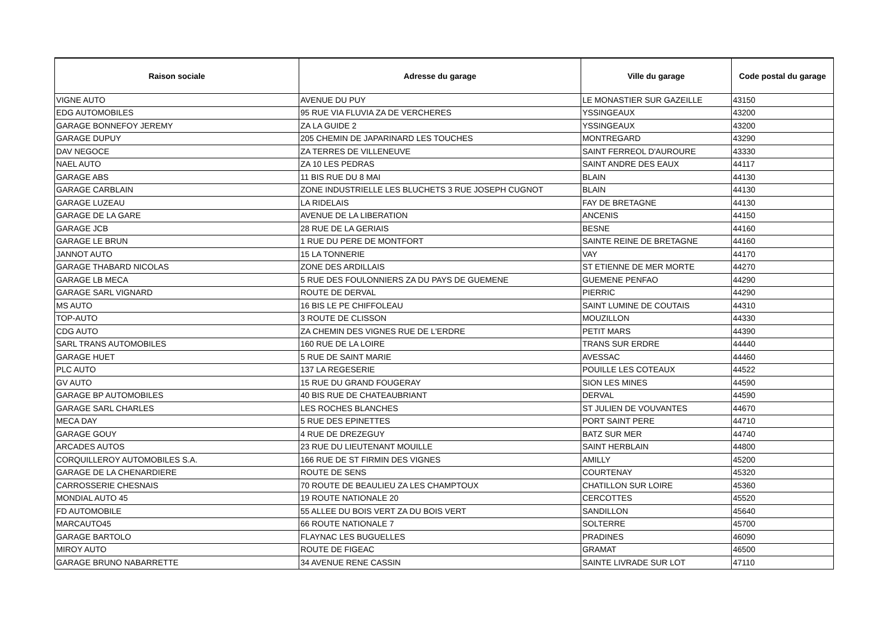| Raison sociale | Adresse du garage | Ville du garage | Code postal du garage |
| --- | --- | --- | --- |
| VIGNE AUTO | AVENUE DU PUY | LE MONASTIER SUR GAZEILLE | 43150 |
| EDG AUTOMOBILES | 95 RUE VIA FLUVIA ZA DE VERCHERES | YSSINGEAUX | 43200 |
| GARAGE BONNEFOY JEREMY | ZA LA GUIDE 2 | YSSINGEAUX | 43200 |
| GARAGE DUPUY | 205 CHEMIN DE JAPARINARD LES TOUCHES | MONTREGARD | 43290 |
| DAV NEGOCE | ZA TERRES DE VILLENEUVE | SAINT FERREOL D'AUROURE | 43330 |
| NAEL AUTO | ZA 10 LES PEDRAS | SAINT ANDRE DES EAUX | 44117 |
| GARAGE ABS | 11 BIS RUE DU 8 MAI | BLAIN | 44130 |
| GARAGE CARBLAIN | ZONE INDUSTRIELLE LES BLUCHETS 3 RUE JOSEPH CUGNOT | BLAIN | 44130 |
| GARAGE LUZEAU | LA RIDELAIS | FAY DE BRETAGNE | 44130 |
| GARAGE DE LA GARE | AVENUE DE LA LIBERATION | ANCENIS | 44150 |
| GARAGE JCB | 28 RUE DE LA GERIAIS | BESNE | 44160 |
| GARAGE LE BRUN | 1 RUE DU PERE DE MONTFORT | SAINTE REINE DE BRETAGNE | 44160 |
| JANNOT AUTO | 15 LA TONNERIE | VAY | 44170 |
| GARAGE THABARD NICOLAS | ZONE DES ARDILLAIS | ST ETIENNE DE MER MORTE | 44270 |
| GARAGE LB MECA | 5 RUE DES FOULONNIERS ZA DU PAYS DE GUEMENE | GUEMENE PENFAO | 44290 |
| GARAGE SARL VIGNARD | ROUTE DE DERVAL | PIERRIC | 44290 |
| MS AUTO | 16 BIS LE PE CHIFFOLEAU | SAINT LUMINE DE COUTAIS | 44310 |
| TOP-AUTO | 3 ROUTE DE CLISSON | MOUZILLON | 44330 |
| CDG AUTO | ZA CHEMIN DES VIGNES RUE DE L'ERDRE | PETIT MARS | 44390 |
| SARL TRANS AUTOMOBILES | 160 RUE DE LA LOIRE | TRANS SUR ERDRE | 44440 |
| GARAGE HUET | 5 RUE DE SAINT MARIE | AVESSAC | 44460 |
| PLC AUTO | 137 LA REGESERIE | POUILLE LES COTEAUX | 44522 |
| GV AUTO | 15 RUE DU GRAND FOUGERAY | SION LES MINES | 44590 |
| GARAGE BP AUTOMOBILES | 40 BIS RUE DE CHATEAUBRIANT | DERVAL | 44590 |
| GARAGE SARL CHARLES | LES ROCHES BLANCHES | ST JULIEN DE VOUVANTES | 44670 |
| MECA DAY | 5 RUE DES EPINETTES | PORT SAINT PERE | 44710 |
| GARAGE GOUY | 4 RUE DE DREZEGUY | BATZ SUR MER | 44740 |
| ARCADES AUTOS | 23 RUE DU LIEUTENANT MOUILLE | SAINT HERBLAIN | 44800 |
| CORQUILLEROY AUTOMOBILES S.A. | 166 RUE DE ST FIRMIN DES VIGNES | AMILLY | 45200 |
| GARAGE DE LA CHENARDIERE | ROUTE DE SENS | COURTENAY | 45320 |
| CARROSSERIE CHESNAIS | 70 ROUTE DE BEAULIEU ZA LES CHAMPTOUX | CHATILLON SUR LOIRE | 45360 |
| MONDIAL AUTO 45 | 19 ROUTE NATIONALE 20 | CERCOTTES | 45520 |
| FD AUTOMOBILE | 55 ALLEE DU BOIS VERT ZA DU BOIS VERT | SANDILLON | 45640 |
| MARCAUTO45 | 66 ROUTE NATIONALE 7 | SOLTERRE | 45700 |
| GARAGE BARTOLO | FLAYNAC LES BUGUELLES | PRADINES | 46090 |
| MIROY AUTO | ROUTE DE FIGEAC | GRAMAT | 46500 |
| GARAGE BRUNO NABARRETTE | 34 AVENUE RENE CASSIN | SAINTE LIVRADE SUR LOT | 47110 |